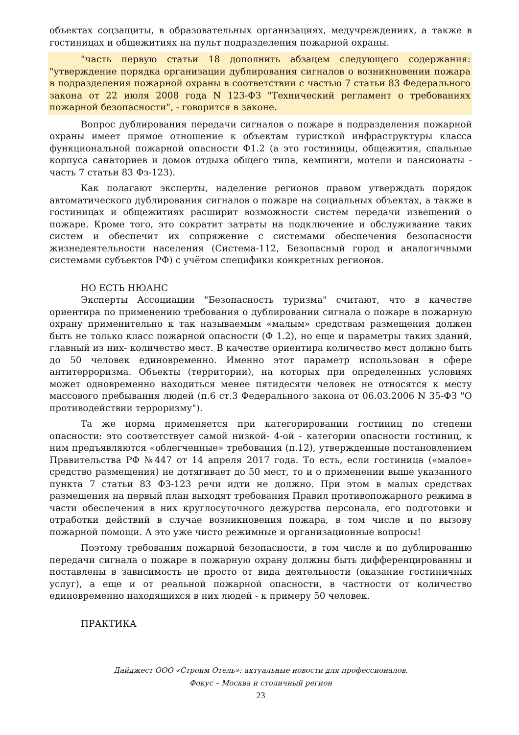объектах соцзащиты, в образовательных организациях, медучреждениях, а также в гостиницах и общежитиях на пульт подразделения пожарной охраны.
"часть первую статьи 18 дополнить абзацем следующего содержания: "утверждение порядка организации дублирования сигналов о возникновении пожара в подразделения пожарной охраны в соответствии с частью 7 статьи 83 Федерального закона от 22 июля 2008 года N 123-ФЗ "Технический регламент о требованиях пожарной безопасности", - говорится в законе.
Вопрос дублирования передачи сигналов о пожаре в подразделения пожарной охраны имеет прямое отношение к объектам туристкой инфраструктуры класса функциональной пожарной опасности Ф1.2 (а это гостиницы, общежития, спальные корпуса санаториев и домов отдыха общего типа, кемпинги, мотели и пансионаты - часть 7 статьи 83 Фз-123).
Как полагают эксперты, наделение регионов правом утверждать порядок автоматического дублирования сигналов о пожаре на социальных объектах, а также в гостиницах и общежитиях расширит возможности систем передачи извещений о пожаре. Кроме того, это сократит затраты на подключение и обслуживание таких систем и обеспечит их сопряжение с системами обеспечения безопасности жизнедеятельности населения (Система-112, Безопасный город и аналогичными системами субъектов РФ) с учётом специфики конкретных регионов.
НО ЕСТЬ НЮАНС
Эксперты Ассоциации "Безопасность туризма" считают, что в качестве ориентира по применению требования о дублировании сигнала о пожаре в пожарную охрану применительно к так называемым «малым» средствам размещения должен быть не только класс пожарной опасности (Ф 1.2), но еще и параметры таких зданий, главный из них- количество мест. В качестве ориентира количество мест должно быть до 50 человек единовременно. Именно этот параметр использован в сфере антитерроризма. Объекты (территории), на которых при определенных условиях может одновременно находиться менее пятидесяти человек не относятся к месту массового пребывания людей (п.6 ст.3 Федерального закона от 06.03.2006 N 35-ФЗ "О противодействии терроризму").
Та же норма применяется при категорировании гостиниц по степени опасности: это соответствует самой низкой- 4-ой - категории опасности гостиниц, к ним предъявляются «облегченные» требования (п.12), утвержденные постановлением Правительства РФ №447 от 14 апреля 2017 года. То есть, если гостиница («малое» средство размещения) не дотягивает до 50 мест, то и о применении выше указанного пункта 7 статьи 83 ФЗ-123 речи идти не должно. При этом в малых средствах размещения на первый план выходят требования Правил противопожарного режима в части обеспечения в них круглосуточного дежурства персонала, его подготовки и отработки действий в случае возникновения пожара, в том числе и по вызову пожарной помощи. А это уже чисто режимные и организационные вопросы!
Поэтому требования пожарной безопасности, в том числе и по дублированию передачи сигнала о пожаре в пожарную охрану должны быть дифференцированны и поставлены в зависимость не просто от вида деятельности (оказание гостиничных услуг), а еще и от реальной пожарной опасности, в частности от количество единовременно находящихся в них людей - к примеру 50 человек.
ПРАКТИКА
Дайджест ООО «Строим Отель»: актуальные новости для профессионалов.
Фокус – Москва и столичный регион
23